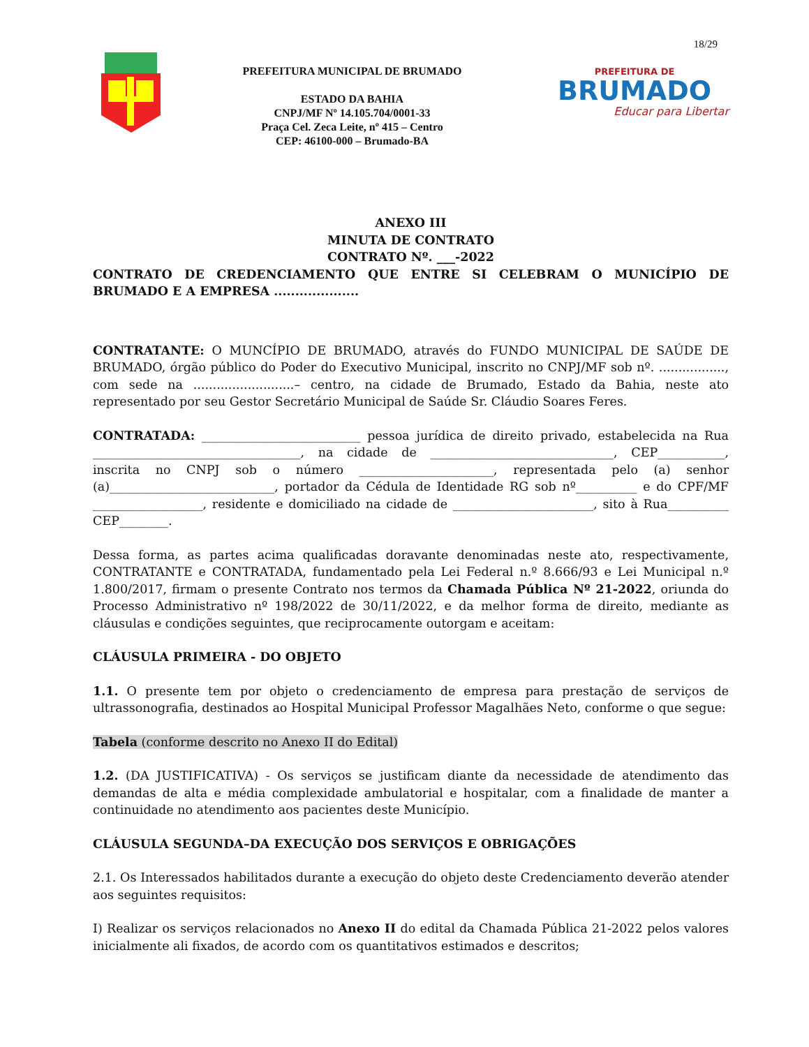18/29
PREFEITURA MUNICIPAL DE BRUMADO
ESTADO DA BAHIA
CNPJ/MF Nº 14.105.704/0001-33
Praça Cel. Zeca Leite, nº 415 – Centro
CEP: 46100-000 – Brumado-BA
PREFEITURA DE
BRUMADO
Educar para Libertar
ANEXO III
MINUTA DE CONTRATO
CONTRATO Nº. ___-2022
CONTRATO DE CREDENCIAMENTO QUE ENTRE SI CELEBRAM O MUNICÍPIO DE BRUMADO E A EMPRESA ....................
CONTRATANTE: O MUNCÍPIO DE BRUMADO, através do FUNDO MUNICIPAL DE SAÚDE DE BRUMADO, órgão público do Poder do Executivo Municipal, inscrito no CNPJ/MF sob nº. ................., com sede na ..........................– centro, na cidade de Brumado, Estado da Bahia, neste ato representado por seu Gestor Secretário Municipal de Saúde Sr. Cláudio Soares Feres.
CONTRATADA: __________________________ pessoa jurídica de direito privado, estabelecida na Rua __________________________________, na cidade de ______________________________, CEP___________, inscrita no CNPJ sob o número ______________________, representada pelo (a) senhor (a)___________________________, portador da Cédula de Identidade RG sob nº__________ e do CPF/MF __________________, residente e domiciliado na cidade de _______________________, sito à Rua__________ CEP________.
Dessa forma, as partes acima qualificadas doravante denominadas neste ato, respectivamente, CONTRATANTE e CONTRATADA, fundamentado pela Lei Federal n.º 8.666/93 e Lei Municipal n.º 1.800/2017, firmam o presente Contrato nos termos da Chamada Pública Nº 21-2022, oriunda do Processo Administrativo nº 198/2022 de 30/11/2022, e da melhor forma de direito, mediante as cláusulas e condições seguintes, que reciprocamente outorgam e aceitam:
CLÁUSULA PRIMEIRA - DO OBJETO
1.1. O presente tem por objeto o credenciamento de empresa para prestação de serviços de ultrassonografia, destinados ao Hospital Municipal Professor Magalhães Neto, conforme o que segue:
Tabela (conforme descrito no Anexo II do Edital)
1.2. (DA JUSTIFICATIVA) - Os serviços se justificam diante da necessidade de atendimento das demandas de alta e média complexidade ambulatorial e hospitalar, com a finalidade de manter a continuidade no atendimento aos pacientes deste Município.
CLÁUSULA SEGUNDA–DA EXECUÇÃO DOS SERVIÇOS E OBRIGAÇÕES
2.1. Os Interessados habilitados durante a execução do objeto deste Credenciamento deverão atender aos seguintes requisitos:
I) Realizar os serviços relacionados no Anexo II do edital da Chamada Pública 21-2022 pelos valores inicialmente ali fixados, de acordo com os quantitativos estimados e descritos;